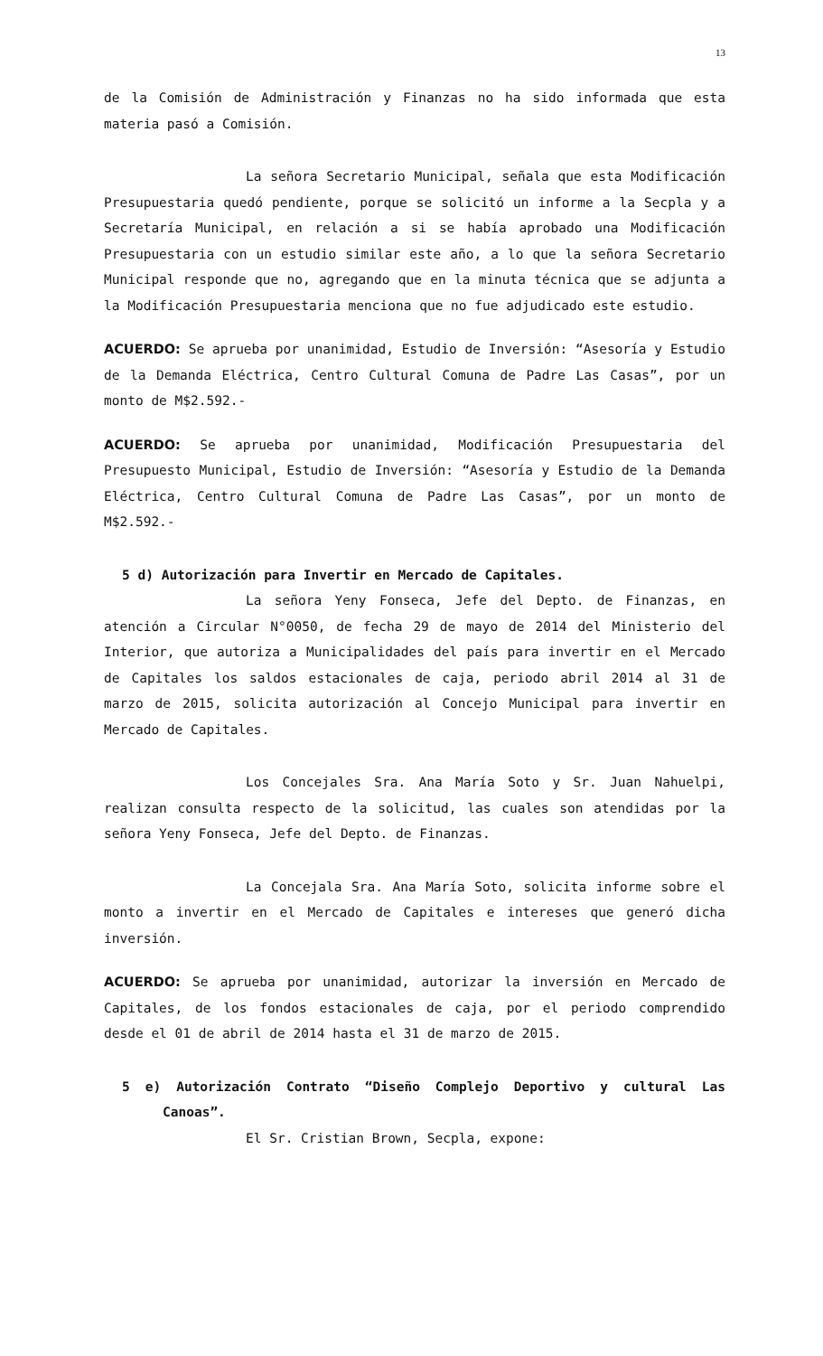13
de la Comisión de Administración y Finanzas no ha sido informada que esta materia pasó a Comisión.
La señora Secretario Municipal, señala que esta Modificación Presupuestaria quedó pendiente, porque se solicitó un informe a la Secpla y a Secretaría Municipal, en relación a si se había aprobado una Modificación Presupuestaria con un estudio similar este año, a lo que la señora Secretario Municipal responde que no, agregando que en la minuta técnica que se adjunta a la Modificación Presupuestaria menciona que no fue adjudicado este estudio.
ACUERDO: Se aprueba por unanimidad, Estudio de Inversión: “Asesoría y Estudio de la Demanda Eléctrica, Centro Cultural Comuna de Padre Las Casas”, por un monto de M$2.592.-
ACUERDO: Se aprueba por unanimidad, Modificación Presupuestaria del Presupuesto Municipal, Estudio de Inversión: “Asesoría y Estudio de la Demanda Eléctrica, Centro Cultural Comuna de Padre Las Casas”, por un monto de M$2.592.-
5 d) Autorización para Invertir en Mercado de Capitales.
La señora Yeny Fonseca, Jefe del Depto. de Finanzas, en atención a Circular N°0050, de fecha 29 de mayo de 2014 del Ministerio del Interior, que autoriza a Municipalidades del país para invertir en el Mercado de Capitales los saldos estacionales de caja, periodo abril 2014 al 31 de marzo de 2015, solicita autorización al Concejo Municipal para invertir en Mercado de Capitales.
Los Concejales Sra. Ana María Soto y Sr. Juan Nahuelpi, realizan consulta respecto de la solicitud, las cuales son atendidas por la señora Yeny Fonseca, Jefe del Depto. de Finanzas.
La Concejala Sra. Ana María Soto, solicita informe sobre el monto a invertir en el Mercado de Capitales e intereses que generó dicha inversión.
ACUERDO: Se aprueba por unanimidad, autorizar la inversión en Mercado de Capitales, de los fondos estacionales de caja, por el periodo comprendido desde el 01 de abril de 2014 hasta el 31 de marzo de 2015.
5 e) Autorización Contrato “Diseño Complejo Deportivo y cultural Las Canoas”.
El Sr. Cristian Brown, Secpla, expone: